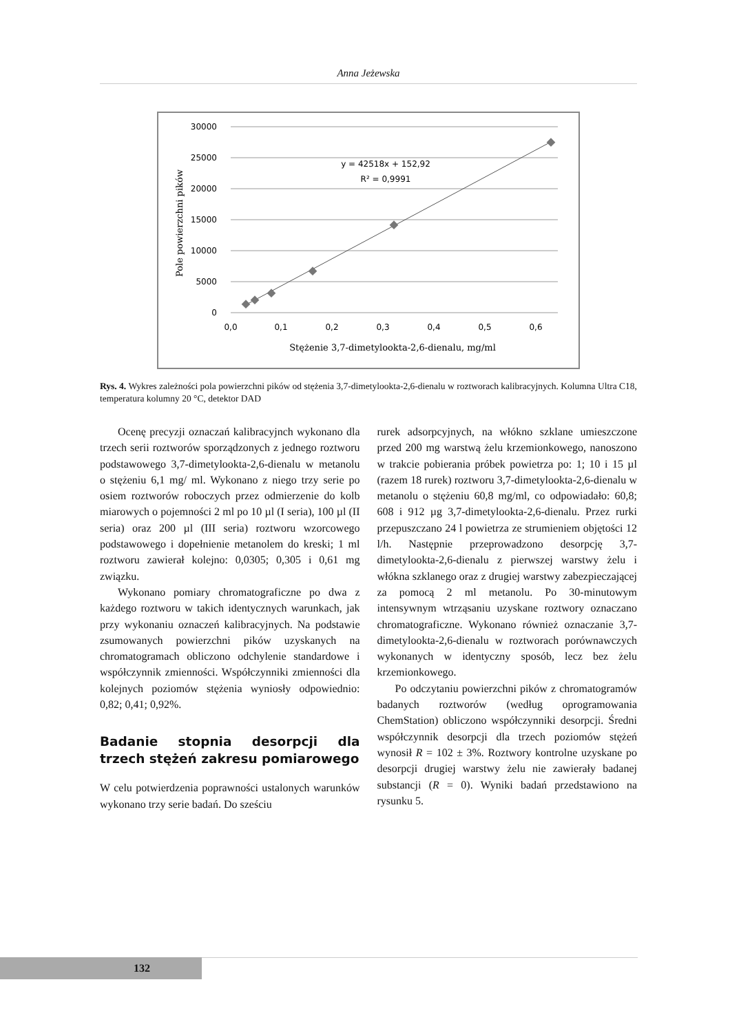Anna Jeżewska
30000
25000
20000
15000
10000
5000
0
0,0
0,1
0,2
0,3
0,4
0,5
0,6
y = 42518x + 152,92
R² = 0,9991
Stężenie 3,7-dimetylookta-2,6-dienalu, mg/ml
Pole powierzchni pików
Rys. 4. Wykres zależności pola powierzchni pików od stężenia 3,7-dimetylookta-2,6-dienalu w roztworach kalibracyjnych. Kolumna Ultra C18, temperatura kolumny 20 °C, detektor DAD
Ocenę precyzji oznaczań kalibracyjnch wykonano dla trzech serii roztworów sporządzonych z jednego roztworu podstawowego 3,7-dimetylookta-2,6-dienalu w metanolu o stężeniu 6,1 mg/ ml. Wykonano z niego trzy serie po osiem roztworów roboczych przez odmierzenie do kolb miarowych o pojemności 2 ml po 10 µl (I seria), 100 µl (II seria) oraz 200 µl (III seria) roztworu wzorcowego podstawowego i dopełnienie metanolem do kreski; 1 ml roztworu zawierał kolejno: 0,0305; 0,305 i 0,61 mg związku.
Wykonano pomiary chromatograficzne po dwa z każdego roztworu w takich identycznych warunkach, jak przy wykonaniu oznaczeń kalibracyjnych. Na podstawie zsumowanych powierzchni pików uzyskanych na chromatogramach obliczono odchylenie standardowe i współczynnik zmienności. Współczynniki zmienności dla kolejnych poziomów stężenia wyniosły odpowiednio: 0,82; 0,41; 0,92%.
Badanie stopnia desorpcji dla trzech stężeń zakresu pomiarowego
W celu potwierdzenia poprawności ustalonych warunków wykonano trzy serie badań. Do sześciu
rurek adsorpcyjnych, na włókno szklane umieszczone przed 200 mg warstwą żelu krzemionkowego, nanoszono w trakcie pobierania próbek powietrza po: 1; 10 i 15 µl (razem 18 rurek) roztworu 3,7-dimetylookta-2,6-dienalu w metanolu o stężeniu 60,8 mg/ml, co odpowiadało: 60,8; 608 i 912 µg 3,7-dimetylookta-2,6-dienalu. Przez rurki przepuszczano 24 l powietrza ze strumieniem objętości 12 l/h. Następnie przeprowadzono desorpcję 3,7-dimetylookta-2,6-dienalu z pierwszej warstwy żelu i włókna szklanego oraz z drugiej warstwy zabezpieczającej za pomocą 2 ml metanolu. Po 30-minutowym intensywnym wtrząsaniu uzyskane roztwory oznaczano chromatograficzne. Wykonano również oznaczanie 3,7-dimetylookta-2,6-dienalu w roztworach porównawczych wykonanych w identyczny sposób, lecz bez żelu krzemionkowego.
Po odczytaniu powierzchni pików z chromatogramów badanych roztworów (według oprogramowania ChemStation) obliczono współczynniki desorpcji. Średni współczynnik desorpcji dla trzech poziomów stężeń wynosił R = 102 ± 3%. Roztwory kontrolne uzyskane po desorpcji drugiej warstwy żelu nie zawierały badanej substancji (R = 0). Wyniki badań przedstawiono na rysunku 5.
132